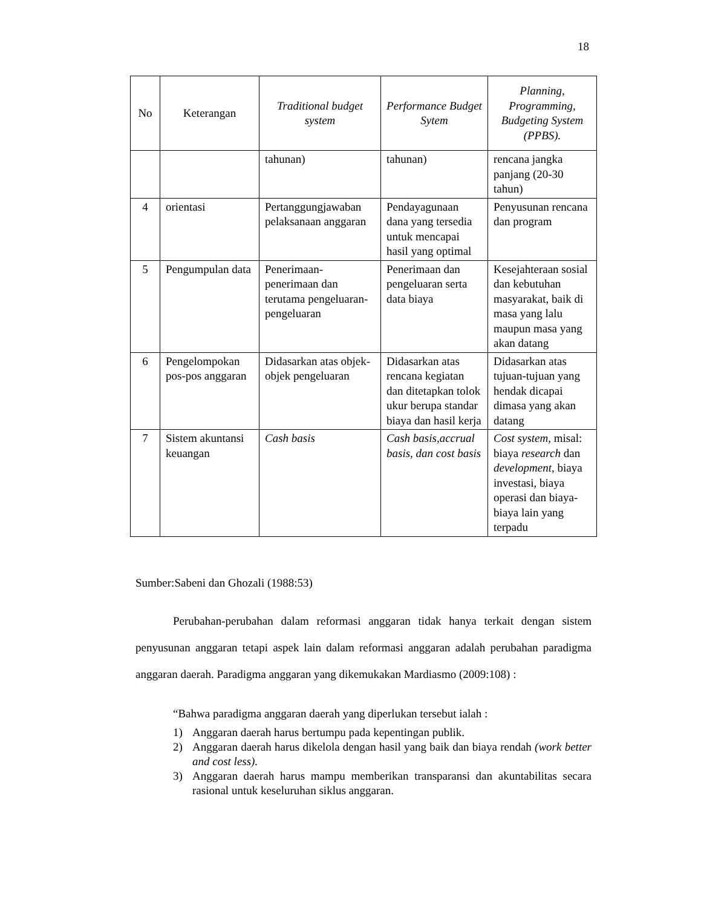18
| No | Keterangan | Traditional budget system | Performance Budget Sytem | Planning, Programming, Budgeting System (PPBS). |
| --- | --- | --- | --- | --- |
| | | tahunan) | tahunan) | rencana jangka panjang (20-30 tahun) |
| 4 | orientasi | Pertanggungjawaban pelaksanaan anggaran | Pendayagunaan dana yang tersedia untuk mencapai hasil yang optimal | Penyusunan rencana dan program |
| 5 | Pengumpulan data | Penerimaan-penerimaan dan terutama pengeluaran-pengeluaran | Penerimaan dan pengeluaran serta data biaya | Kesejahteraan sosial dan kebutuhan masyarakat, baik di masa yang lalu maupun masa yang akan datang |
| 6 | Pengelompokan pos-pos anggaran | Didasarkan atas objek-objek pengeluaran | Didasarkan atas rencana kegiatan dan ditetapkan tolok ukur berupa standar biaya dan hasil kerja | Didasarkan atas tujuan-tujuan yang hendak dicapai dimasa yang akan datang |
| 7 | Sistem akuntansi keuangan | Cash basis | Cash basis,accrual basis, dan cost basis | Cost system , misal: biaya research dan development , biaya investasi, biaya operasi dan biaya-biaya lain yang terpadu |
Sumber:Sabeni dan Ghozali (1988:53)
Perubahan-perubahan dalam reformasi anggaran tidak hanya terkait dengan sistem penyusunan anggaran tetapi aspek lain dalam reformasi anggaran adalah perubahan paradigma anggaran daerah. Paradigma anggaran yang dikemukakan Mardiasmo (2009:108) :
“Bahwa paradigma anggaran daerah yang diperlukan tersebut ialah :
1) Anggaran daerah harus bertumpu pada kepentingan publik.
2) Anggaran daerah harus dikelola dengan hasil yang baik dan biaya rendah (work better and cost less).
3) Anggaran daerah harus mampu memberikan transparansi dan akuntabilitas secara rasional untuk keseluruhan siklus anggaran.